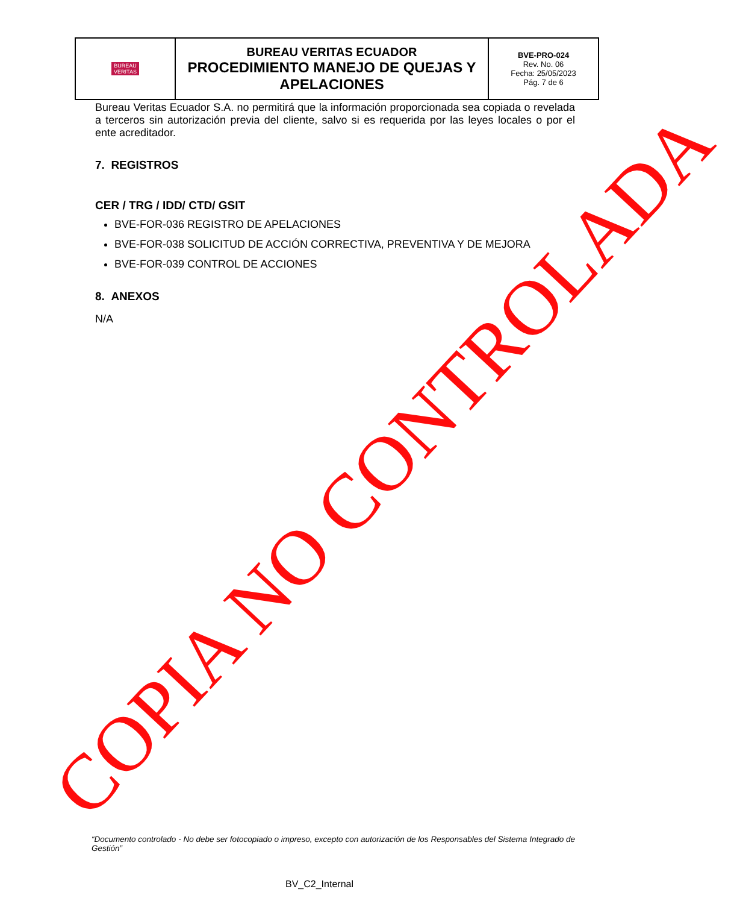| BUREAU VERITAS | BUREAU VERITAS ECUADOR PROCEDIMIENTO MANEJO DE QUEJAS Y APELACIONES | BVE-PRO-024 Rev. No. 06 Fecha: 25/05/2023 Pág. 7 de 6 |
Bureau Veritas Ecuador S.A. no permitirá que la información proporcionada sea copiada o revelada a terceros sin autorización previa del cliente, salvo si es requerida por las leyes locales o por el ente acreditador.
7. REGISTROS
CER / TRG / IDD/ CTD/ GSIT
BVE-FOR-036 REGISTRO DE APELACIONES
BVE-FOR-038 SOLICITUD DE ACCIÓN CORRECTIVA, PREVENTIVA Y DE MEJORA
BVE-FOR-039 CONTROL DE ACCIONES
8. ANEXOS
N/A
COPIA NO CONTROLADA
“Documento controlado - No debe ser fotocopiado o impreso, excepto con autorización de los Responsables del Sistema Integrado de Gestión”
BV_C2_Internal